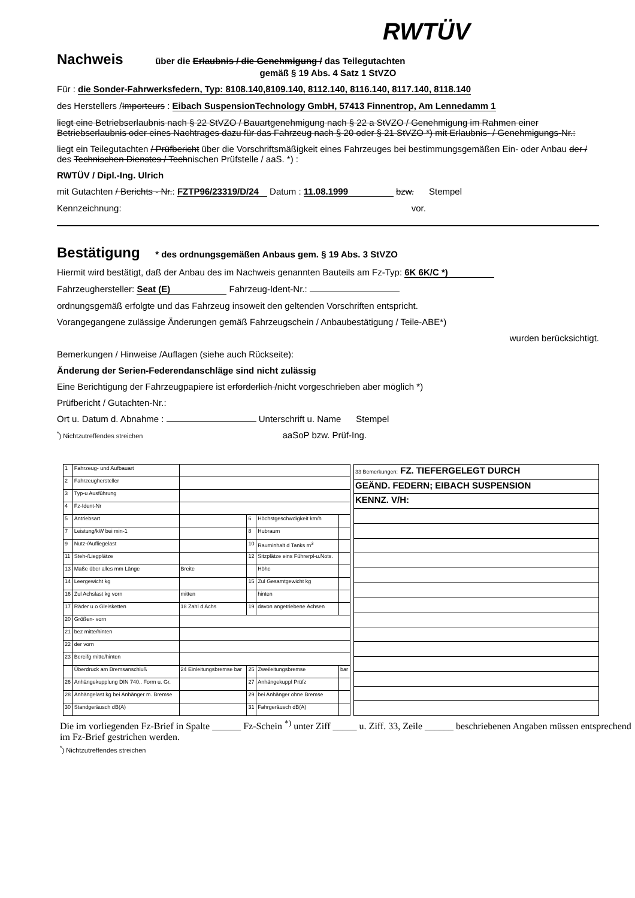RWTÜV
Nachweis
über die Erlaubnis / die Genehmigung / das Teilegutachten
gemäß § 19 Abs. 4 Satz 1 StVZO
Für : die Sonder-Fahrwerksfedern, Typ: 8108.140,8109.140, 8112.140, 8116.140, 8117.140, 8118.140
des Herstellers /Importeurs : Eibach SuspensionTechnology GmbH, 57413 Finnentrop, Am Lennedamm 1
liegt eine Betriebserlaubnis nach § 22 StVZO / Bauartgenehmigung nach § 22 a StVZO / Genehmigung im Rahmen einer Betriebserlaubnis oder eines Nachtrages dazu für das Fahrzeug nach § 20 oder § 21 StVZO *) mit Erlaubnis- / Genehmigungs-Nr.:
liegt ein Teilegutachten / Prüfbericht über die Vorschriftsmäßigkeit eines Fahrzeuges bei bestimmungsgemäßen Ein- oder Anbau der / des Technischen Dienstes / Technischen Prüfstelle / aaS. *) :
RWTÜV / Dipl.-Ing. Ulrich
mit Gutachten / Berichts - Nr.: FZTP96/23319/D/24 Datum : 11.08.1999 bzw. Stempel
Kennzeichnung: vor.
Bestätigung
* des ordnungsgemäßen Anbaus gem. § 19 Abs. 3 StVZO
Hiermit wird bestätigt, daß der Anbau des im Nachweis genannten Bauteils am Fz-Typ: 6K 6K/C *)
Fahrzeughersteller: Seat (E) Fahrzeug-Ident-Nr.:
ordnungsgemäß erfolgte und das Fahrzeug insoweit den geltenden Vorschriften entspricht.
Vorangegangene zulässige Änderungen gemäß Fahrzeugschein / Anbaubestätigung / Teile-ABE*)
wurden berücksichtigt.
Bemerkungen / Hinweise /Auflagen (siehe auch Rückseite):
Änderung der Serien-Federendanschläge sind nicht zulässig
Eine Berichtigung der Fahrzeugpapiere ist erforderlich /nicht vorgeschrieben aber möglich *)
Prüfbericht / Gutachten-Nr.:
Ort u. Datum d. Abnahme : Unterschrift u. Name Stempel
<sup>*</sup>) Nichtzutreffendes streichen aaSoP bzw. Prüf-Ing.
| 1 | Fahrzeug- und Aufbauart | | | | |
| 2 | Fahrzeughersteller | | | | |
| 3 | Typ-u Ausführung | | | | |
| 4 | Fz-Ident-Nr | | | | |
| 5 | Antriebsart | | 6 | Höchstgeschwdigkeit km/h | |
| 7 | Leistung/kW bei min-1 | | 8 | Hubraum | |
| 9 | Nutz-/Aufliegelast | | 10 | Rauminhalt d Tanks m<sup>3</sup> | |
| 11 | Steh-/Liegplätze | | 12 | Sitzplätze eins Führerpl-u.Nots. | |
| 13 | Maße über alles mm Länge | Breite | | Höhe | |
| 14 | Leergewicht kg | | 15 | Zul Gesamtgewicht kg | |
| 16 | Zul Achslast kg vorn | mitten | | hinten | |
| 17 | Räder u o Gleisketten | 18 Zahl d Achs | 19 | davon angetriebene Achsen | |
| 20 | Größen- vorn | | | | |
| 21 | bez mitte/hinten | | | | |
| 22 | der vorn | | | | |
| 23 | Bereifg mitte/hinten | | | | |
| | Überdruck am Bremsanschluß | 24 Einleitungsbremse bar | 25 | Zweileitungsbremse | bar |
| 26 | Anhängekupplung DIN 740.. Form u. Gr. | | 27 | Anhängekuppl Prüfz | |
| 28 | Anhängelast kg bei Anhänger m. Bremse | | 29 | bei Anhänger ohne Bremse | |
| 30 | Standgeräusch dB(A) | | 31 | Fahrgeräusch dB(A) | |
| 33 Bemerkungen: FZ. TIEFERGELEGT DURCH |
| GEÄND. FEDERN; EIBACH SUSPENSION |
| KENNZ. V/H: |
Die im vorliegenden Fz-Brief in Spalte ______ Fz-Schein <sup>*)</sup> unter Ziff _____ u. Ziff. 33, Zeile ______ beschriebenen Angaben müssen entsprechend im Fz-Brief gestrichen werden.
<sup>*</sup>) Nichtzutreffendes streichen